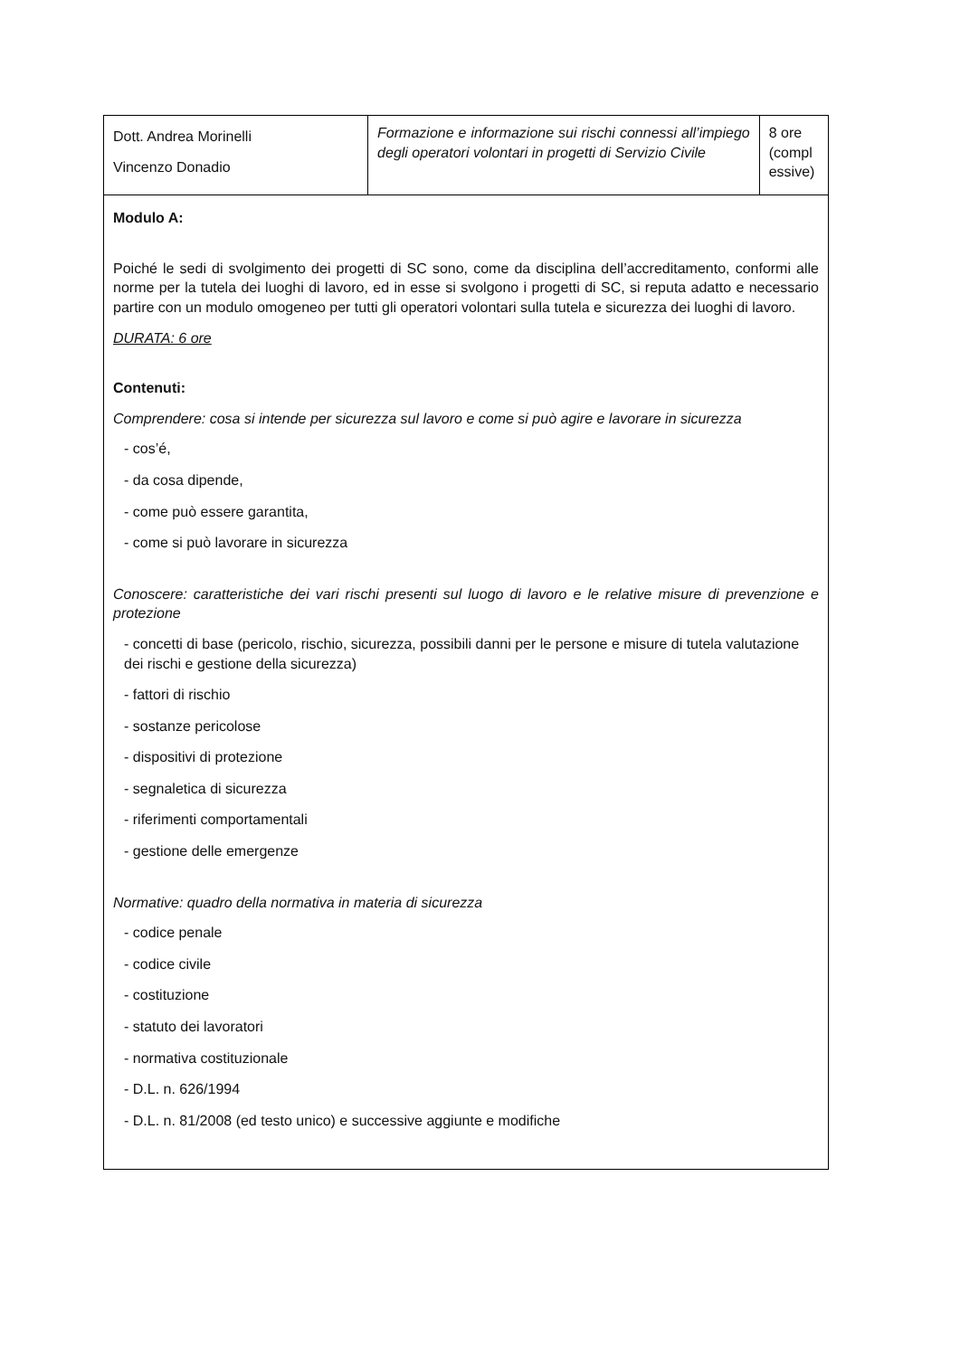| Dott. Andrea Morinelli Vincenzo Donadio | Formazione e informazione sui rischi connessi all’impiego degli operatori volontari in progetti di Servizio Civile | 8 ore (compl essive) |
| Modulo A: Poiché le sedi di svolgimento dei progetti di SC sono, come da disciplina dell’accreditamento, conformi alle norme per la tutela dei luoghi di lavoro, ed in esse si svolgono i progetti di SC, si reputa adatto e necessario partire con un modulo omogeneo per tutti gli operatori volontari sulla tutela e sicurezza dei luoghi di lavoro. DURATA: 6 ore Contenuti: Comprendere: cosa si intende per sicurezza sul lavoro e come si può agire e lavorare in sicurezza - cos’é, - da cosa dipende, - come può essere garantita, - come si può lavorare in sicurezza Conoscere: caratteristiche dei vari rischi presenti sul luogo di lavoro e le relative misure di prevenzione e protezione - concetti di base (pericolo, rischio, sicurezza, possibili danni per le persone e misure di tutela valutazione dei rischi e gestione della sicurezza) - fattori di rischio - sostanze pericolose - dispositivi di protezione - segnaletica di sicurezza - riferimenti comportamentali - gestione delle emergenze Normative: quadro della normativa in materia di sicurezza - codice penale - codice civile - costituzione - statuto dei lavoratori - normativa costituzionale - D.L. n. 626/1994 - D.L. n. 81/2008 (ed testo unico) e successive aggiunte e modifiche | | |